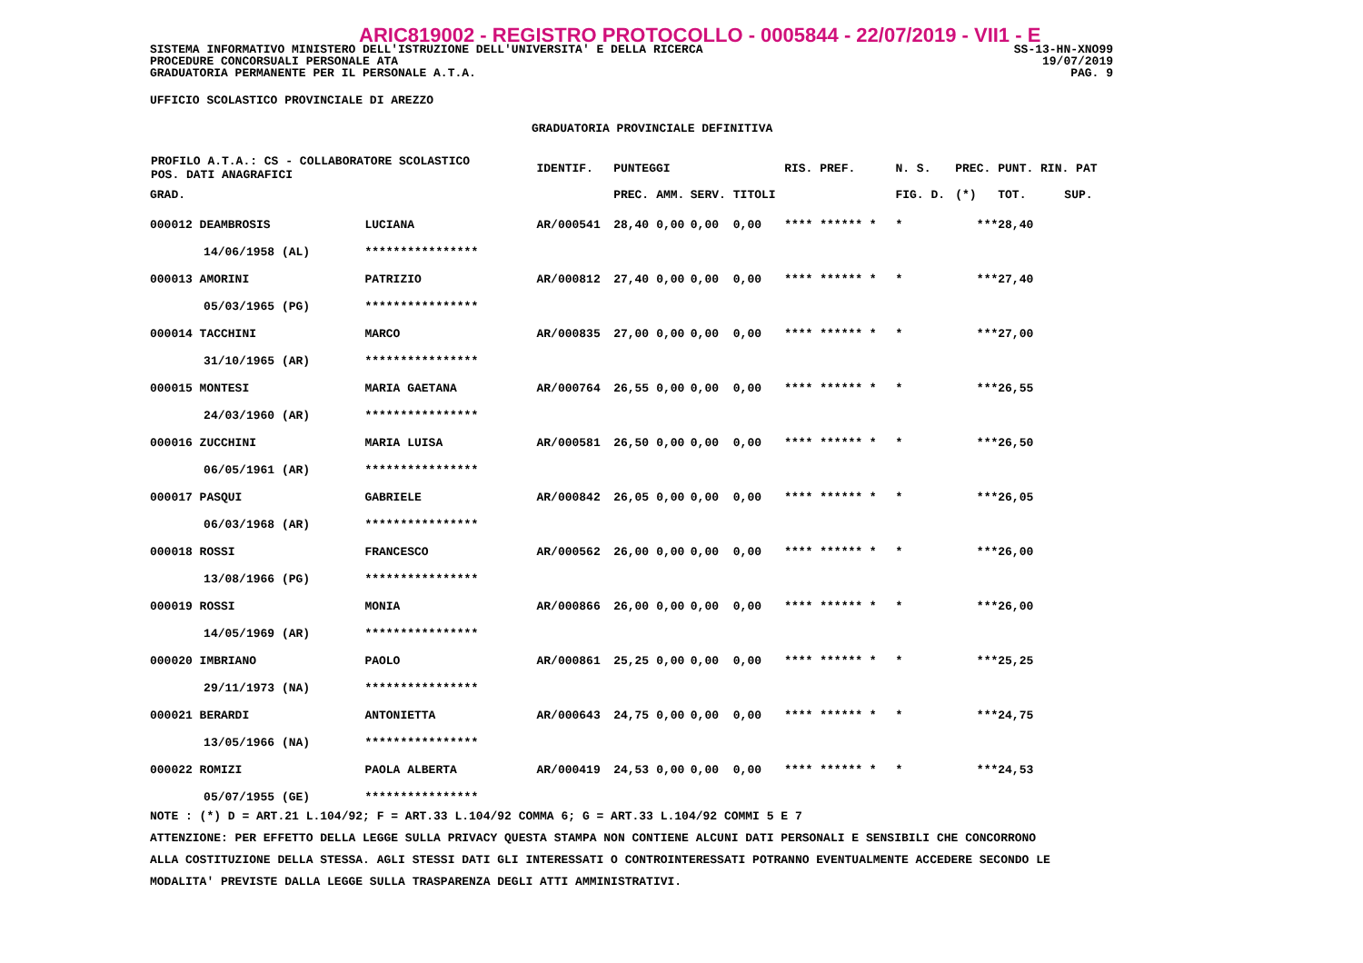ARIC819002 - REGISTRO PROTOCOLLO - 0005844 - 22/07/2019 - VII1 - E
SISTEMA INFORMATIVO MINISTERO DELL'ISTRUZIONE DELL'UNIVERSITA' E DELLA RICERCA SS-13-HN-XNO99
PROCEDURE CONCORSUALI PERSONALE ATA 19/07/2019
GRADUATORIA PERMANENTE PER IL PERSONALE A.T.A. PAG. 9
UFFICIO SCOLASTICO PROVINCIALE DI AREZZO
GRADUATORIA PROVINCIALE DEFINITIVA
| PROFILO A.T.A.: CS - COLLABORATORE SCOLASTICO POS. DATI ANAGRAFICI | | | | IDENTIF. | PUNTEGGI | | | | RIS. PREF. | | N. S. | PREC. | PUNT. RIN. PAT | |
| GRAD. | | | | | PREC. | AMM. | SERV. | TITOLI | | | FIG. D. | (*) | TOT. | SUP. |
| 000012 DEAMBROSIS | | | LUCIANA | AR/000541 | 28,40 | 0,00 | 0,00 | 0,00 | **** ****** * | | * | *** | 28,40 | |
| | 14/06/1958 (AL) | | **************** | | | | | | | | | | | |
| 000013 AMORINI | | | PATRIZIO | AR/000812 | 27,40 | 0,00 | 0,00 | 0,00 | **** ****** * | | * | *** | 27,40 | |
| | 05/03/1965 (PG) | | **************** | | | | | | | | | | | |
| 000014 TACCHINI | | | MARCO | AR/000835 | 27,00 | 0,00 | 0,00 | 0,00 | **** ****** * | | * | *** | 27,00 | |
| | 31/10/1965 (AR) | | **************** | | | | | | | | | | | |
| 000015 MONTESI | | | MARIA GAETANA | AR/000764 | 26,55 | 0,00 | 0,00 | 0,00 | **** ****** * | | * | *** | 26,55 | |
| | 24/03/1960 (AR) | | **************** | | | | | | | | | | | |
| 000016 ZUCCHINI | | | MARIA LUISA | AR/000581 | 26,50 | 0,00 | 0,00 | 0,00 | **** ****** * | | * | *** | 26,50 | |
| | 06/05/1961 (AR) | | **************** | | | | | | | | | | | |
| 000017 PASQUI | | | GABRIELE | AR/000842 | 26,05 | 0,00 | 0,00 | 0,00 | **** ****** * | | * | *** | 26,05 | |
| | 06/03/1968 (AR) | | **************** | | | | | | | | | | | |
| 000018 ROSSI | | | FRANCESCO | AR/000562 | 26,00 | 0,00 | 0,00 | 0,00 | **** ****** * | | * | *** | 26,00 | |
| | 13/08/1966 (PG) | | **************** | | | | | | | | | | | |
| 000019 ROSSI | | | MONIA | AR/000866 | 26,00 | 0,00 | 0,00 | 0,00 | **** ****** * | | * | *** | 26,00 | |
| | 14/05/1969 (AR) | | **************** | | | | | | | | | | | |
| 000020 IMBRIANO | | | PAOLO | AR/000861 | 25,25 | 0,00 | 0,00 | 0,00 | **** ****** * | | * | *** | 25,25 | |
| | 29/11/1973 (NA) | | **************** | | | | | | | | | | | |
| 000021 BERARDI | | | ANTONIETTA | AR/000643 | 24,75 | 0,00 | 0,00 | 0,00 | **** ****** * | | * | *** | 24,75 | |
| | 13/05/1966 (NA) | | **************** | | | | | | | | | | | |
| 000022 ROMIZI | | | PAOLA ALBERTA | AR/000419 | 24,53 | 0,00 | 0,00 | 0,00 | **** ****** * | | * | *** | 24,53 | |
| | 05/07/1955 (GE) | | **************** | | | | | | | | | | | |
NOTE : (*) D = ART.21 L.104/92; F = ART.33 L.104/92 COMMA 6; G = ART.33 L.104/92 COMMI 5 E 7
ATTENZIONE: PER EFFETTO DELLA LEGGE SULLA PRIVACY QUESTA STAMPA NON CONTIENE ALCUNI DATI PERSONALI E SENSIBILI CHE CONCORRONO
ALLA COSTITUZIONE DELLA STESSA. AGLI STESSI DATI GLI INTERESSATI O CONTROINTERESSATI POTRANNO EVENTUALMENTE ACCEDERE SECONDO LE
MODALITA' PREVISTE DALLA LEGGE SULLA TRASPARENZA DEGLI ATTI AMMINISTRATIVI.